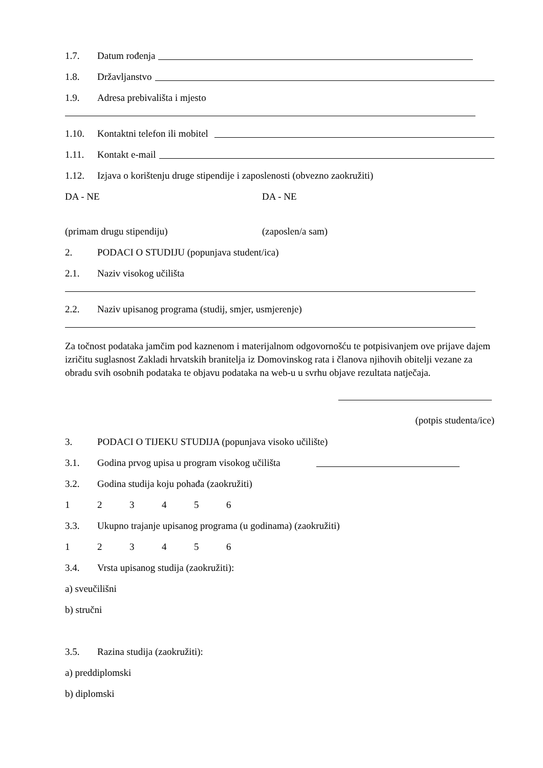1.7. Datum rođenja
1.8. Državljanstvo
1.9. Adresa prebivališta i mjesto
1.10. Kontaktni telefon ili mobitel
1.11. Kontakt e-mail
1.12. Izjava o korištenju druge stipendije i zaposlenosti (obvezno zaokružiti)
DA - NE DA - NE
(primam drugu stipendiju) (zaposlen/a sam)
2. PODACI O STUDIJU (popunjava student/ica)
2.1. Naziv visokog učilišta
2.2. Naziv upisanog programa (studij, smjer, usmjerenje)
Za točnost podataka jamčim pod kaznenom i materijalnom odgovornošću te potpisivanjem ove prijave dajem izričitu suglasnost Zakladi hrvatskih branitelja iz Domovinskog rata i članova njihovih obitelji vezane za obradu svih osobnih podataka te objavu podataka na web-u u svrhu objave rezultata natječaja.
(potpis studenta/ice)
3. PODACI O TIJEKU STUDIJA (popunjava visoko učilište)
3.1. Godina prvog upisa u program visokog učilišta
3.2. Godina studija koju pohađa (zaokružiti)
123456
3.3. Ukupno trajanje upisanog programa (u godinama) (zaokružiti)
123456
3.4. Vrsta upisanog studija (zaokružiti):
a) sveučilišni
b) stručni
3.5. Razina studija (zaokružiti):
a) preddiplomski
b) diplomski